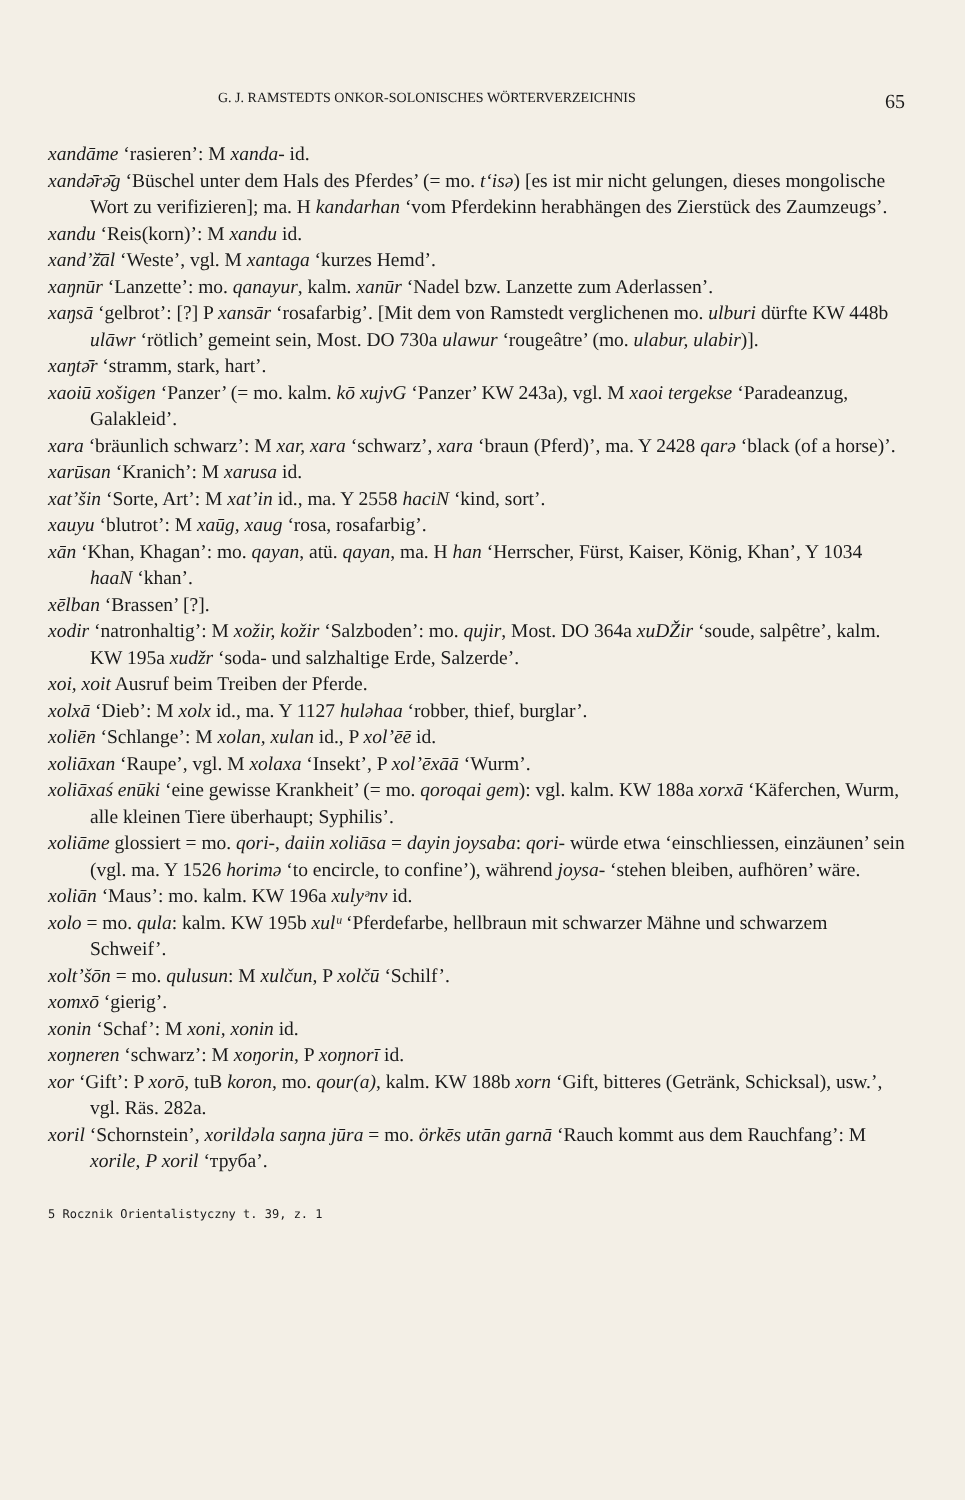G. J. RAMSTEDTS ONKOR-SOLONISCHES WÖRTERVERZEICHNIS 65
xandāme ‘rasieren’: M xanda- id.
xandə̄rə̄g ‘Büschel unter dem Hals des Pferdes’ (= mo. t‘isə) [es ist mir nicht gelungen, dieses mongolische Wort zu verifizieren]; ma. H kandarhan ‘vom Pferdekinn herabhängen des Zierstück des Zaumzeugs’.
xandu ‘Reis(korn)’: M xandu id.
xand’ž̄āl ‘Weste’, vgl. M xantaga ‘kurzes Hemd’.
xaŋnūr ‘Lanzette’: mo. qanayur, kalm. xanūr ‘Nadel bzw. Lanzette zum Aderlassen’.
xaŋsā ‘gelbrot’: [?] P xansār ‘rosafarbig’. [Mit dem von Ramstedt verglichenen mo. ulburi dürfte KW 448b ulāwr ‘rötlich’ gemeint sein, Most. DO 730a ulawur ‘rougeâtre’ (mo. ulabur, ulabir)].
xaŋtə̄r ‘stramm, stark, hart’.
xaoiū xošigen ‘Panzer’ (= mo. kalm. kō xujvG ‘Panzer’ KW 243a), vgl. M xaoi tergekse ‘Paradeanzug, Galakleid’.
xara ‘bräunlich schwarz’: M xar, xara ‘schwarz’, xara ‘braun (Pferd)’, ma. Y 2428 qarə ‘black (of a horse)’.
xarūsan ‘Kranich’: M xarusa id.
xat’šin ‘Sorte, Art’: M xat’in id., ma. Y 2558 haciN ‘kind, sort’.
xauyu ‘blutrot’: M xaūg, xaug ‘rosa, rosafarbig’.
xān ‘Khan, Khagan’: mo. qayan, atü. qayan, ma. H han ‘Herrscher, Fürst, Kaiser, König, Khan’, Y 1034 haaN ‘khan’.
xēlban ‘Brassen’ [?].
xodir ‘natronhaltig’: M xožir, kožir ‘Salzboden’: mo. qujir, Most. DO 364a xuDŽir ‘soude, salpêtre’, kalm. KW 195a xudžr ‘soda- und salzhaltige Erde, Salzerde’.
xoi, xoit Ausruf beim Treiben der Pferde.
xolxā ‘Dieb’: M xolx id., ma. Y 1127 huləhaa ‘robber, thief, burglar’.
xoliēn ‘Schlange’: M xolan, xulan id., P xol’ēē id.
xoliāxan ‘Raupe’, vgl. M xolaxa ‘Insekt’, P xol’ēxāā ‘Wurm’.
xoliāxaś enūki ‘eine gewisse Krankheit’ (= mo. qoroqai gem): vgl. kalm. KW 188a xorxā ‘Käferchen, Wurm, alle kleinen Tiere überhaupt; Syphilis’.
xoliāme glossiert = mo. qori-, daiin xoliāsa = dayin joysaba: qori- würde etwa ‘einschliessen, einzäunen’ sein (vgl. ma. Y 1526 horimə ‘to encircle, to confine’), während joysa- ‘stehen bleiben, aufhören’ wäre.
xoliān ‘Maus’: mo. kalm. KW 196a xulyᵊnv id.
xolo = mo. qula: kalm. KW 195b xulᵘ ‘Pferdefarbe, hellbraun mit schwarzer Mähne und schwarzem Schweif’.
xolt’šōn = mo. qulusun: M xulčun, P xolčū ‘Schilf’.
xomxō ‘gierig’.
xonin ‘Schaf’: M xoni, xonin id.
xoŋneren ‘schwarz’: M xoŋorin, P xoŋnorī id.
xor ‘Gift’: P xorō, tuB koron, mo. qour(a), kalm. KW 188b xorn ‘Gift, bitteres (Getränk, Schicksal), usw.’, vgl. Räs. 282a.
xoril ‘Schornstein’, xorildəla saŋna jūra = mo. örkēs utān garnā ‘Rauch kommt aus dem Rauchfang’: M xorile, P xoril ‘труба’.
5 Rocznik Orientalistyczny t. 39, z. 1